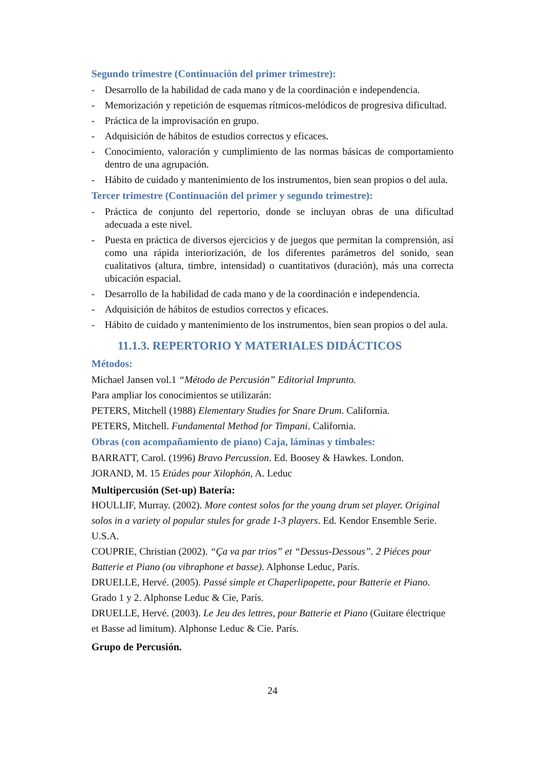Segundo trimestre (Continuación del primer trimestre):
- Desarrollo de la habilidad de cada mano y de la coordinación e independencia.
- Memorización y repetición de esquemas rítmicos-melódicos de progresiva dificultad.
- Práctica de la improvisación en grupo.
- Adquisición de hábitos de estudios correctos y eficaces.
- Conocimiento, valoración y cumplimiento de las normas básicas de comportamiento dentro de una agrupación.
- Hábito de cuidado y mantenimiento de los instrumentos, bien sean propios o del aula.
Tercer trimestre (Continuación del primer y segundo trimestre):
- Práctica de conjunto del repertorio, donde se incluyan obras de una dificultad adecuada a este nivel.
- Puesta en práctica de diversos ejercicios y de juegos que permitan la comprensión, así como una rápida interiorización, de los diferentes parámetros del sonido, sean cualitativos (altura, timbre, intensidad) o cuantitativos (duración), más una correcta ubicación espacial.
- Desarrollo de la habilidad de cada mano y de la coordinación e independencia.
- Adquisición de hábitos de estudios correctos y eficaces.
- Hábito de cuidado y mantenimiento de los instrumentos, bien sean propios o del aula.
11.1.3. REPERTORIO Y MATERIALES DIDÁCTICOS
Métodos:
Michael Jansen vol.1 “Método de Percusión” Editorial Imprunto.
Para ampliar los conocimientos se utilizarán:
PETERS, Mitchell (1988) Elementary Studies for Snare Drum. California.
PETERS, Mitchell. Fundamental Method for Timpani. California.
Obras (con acompañamiento de piano) Caja, láminas y timbales:
BARRATT, Carol. (1996) Bravo Percussion. Ed. Boosey & Hawkes. London.
JORAND, M. 15 Etúdes pour Xilophón, A. Leduc
Multipercusión (Set-up) Batería:
HOULLIF, Murray. (2002). More contest solos for the young drum set player. Original solos in a variety ol popular stules for grade 1-3 players. Ed. Kendor Ensemble Serie. U.S.A.
COUPRIE, Christian (2002). “Ça va par trios” et “Dessus-Dessous”. 2 Piéces pour Batterie et Piano (ou vibraphone et basse). Alphonse Leduc, París.
DRUELLE, Hervé. (2005). Passé simple et Chaperlipopette, pour Batterie et Piano. Grado 1 y 2. Alphonse Leduc & Cie, París.
DRUELLE, Hervé. (2003). Le Jeu des lettres, pour Batterie et Piano (Guitare électrique et Basse ad limitum). Alphonse Leduc & Cie. París.
Grupo de Percusión.
24